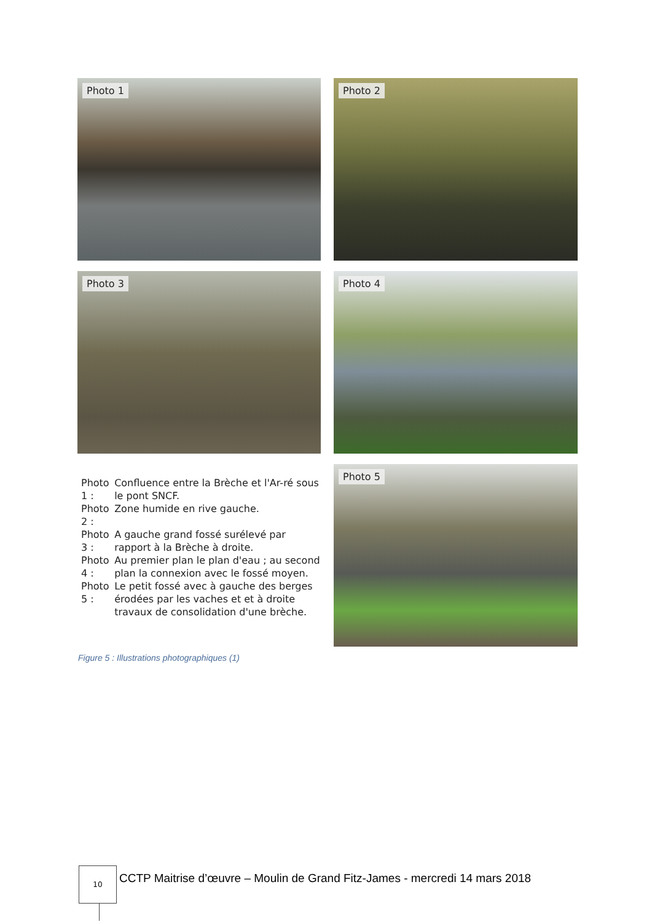Photo 1
Photo 2
Photo 3
Photo 4
| Photo 1 : | Confluence entre la Brèche et l'Ar-ré sous le pont SNCF. |
| Photo 2 : | Zone humide en rive gauche. |
| Photo 3 : | A gauche grand fossé surélevé par rapport à la Brèche à droite. |
| Photo 4 : | Au premier plan le plan d'eau ; au second plan la connexion avec le fossé moyen. |
| Photo 5 : | Le petit fossé avec à gauche des berges érodées par les vaches et et à droite travaux de consolidation d'une brèche. |
Photo 5
Figure 5 : Illustrations photographiques (1)
10
CCTP Maitrise d’œuvre – Moulin de Grand Fitz-James - mercredi 14 mars 2018